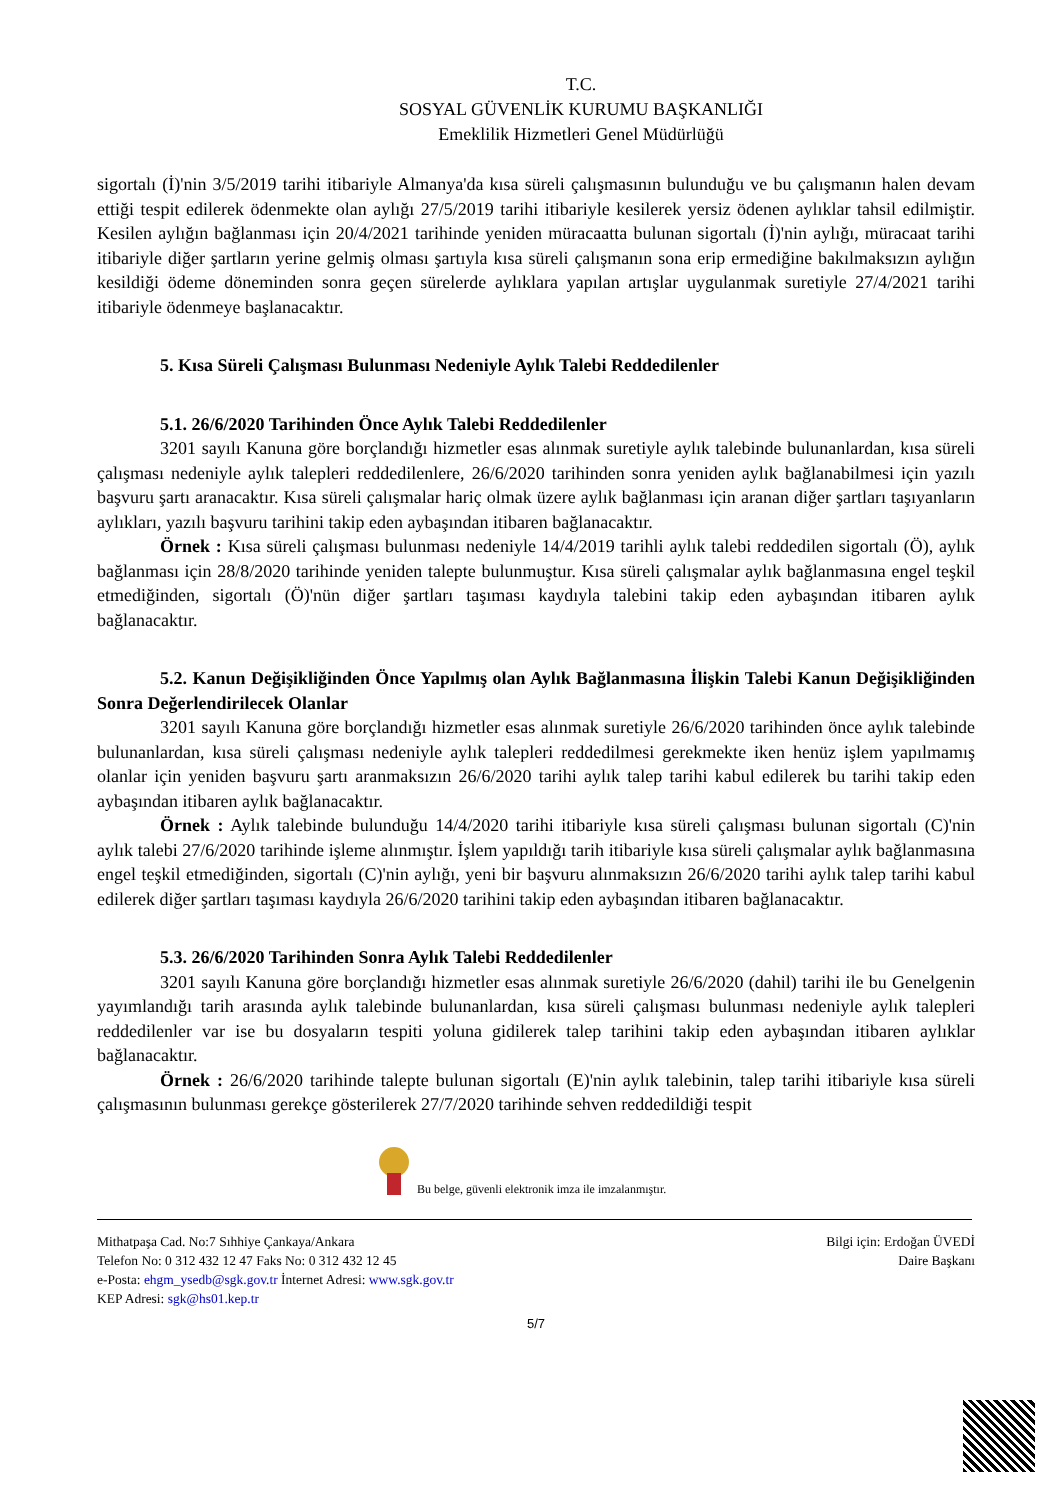T.C.
SOSYAL GÜVENLİK KURUMU BAŞKANLIĞI
Emeklilik Hizmetleri Genel Müdürlüğü
sigortalı (İ)'nin 3/5/2019 tarihi itibariyle Almanya'da kısa süreli çalışmasının bulunduğu ve bu çalışmanın halen devam ettiği tespit edilerek ödenmekte olan aylığı 27/5/2019 tarihi itibariyle kesilerek yersiz ödenen aylıklar tahsil edilmiştir. Kesilen aylığın bağlanması için 20/4/2021 tarihinde yeniden müracaatta bulunan sigortalı (İ)'nin aylığı, müracaat tarihi itibariyle diğer şartların yerine gelmiş olması şartıyla kısa süreli çalışmanın sona erip ermediğine bakılmaksızın aylığın kesildiği ödeme döneminden sonra geçen sürelerde aylıklara yapılan artışlar uygulanmak suretiyle 27/4/2021 tarihi itibariyle ödenmeye başlanacaktır.
5. Kısa Süreli Çalışması Bulunması Nedeniyle Aylık Talebi Reddedilenler
5.1. 26/6/2020 Tarihinden Önce Aylık Talebi Reddedilenler
3201 sayılı Kanuna göre borçlandığı hizmetler esas alınmak suretiyle aylık talebinde bulunanlardan, kısa süreli çalışması nedeniyle aylık talepleri reddedilenlere, 26/6/2020 tarihinden sonra yeniden aylık bağlanabilmesi için yazılı başvuru şartı aranacaktır. Kısa süreli çalışmalar hariç olmak üzere aylık bağlanması için aranan diğer şartları taşıyanların aylıkları, yazılı başvuru tarihini takip eden aybaşından itibaren bağlanacaktır.
Örnek : Kısa süreli çalışması bulunması nedeniyle 14/4/2019 tarihli aylık talebi reddedilen sigortalı (Ö), aylık bağlanması için 28/8/2020 tarihinde yeniden talepte bulunmuştur. Kısa süreli çalışmalar aylık bağlanmasına engel teşkil etmediğinden, sigortalı (Ö)'nün diğer şartları taşıması kaydıyla talebini takip eden aybaşından itibaren aylık bağlanacaktır.
5.2. Kanun Değişikliğinden Önce Yapılmış olan Aylık Bağlanmasına İlişkin Talebi Kanun Değişikliğinden Sonra Değerlendirilecek Olanlar
3201 sayılı Kanuna göre borçlandığı hizmetler esas alınmak suretiyle 26/6/2020 tarihinden önce aylık talebinde bulunanlardan, kısa süreli çalışması nedeniyle aylık talepleri reddedilmesi gerekmekte iken henüz işlem yapılmamış olanlar için yeniden başvuru şartı aranmaksızın 26/6/2020 tarihi aylık talep tarihi kabul edilerek bu tarihi takip eden aybaşından itibaren aylık bağlanacaktır.
Örnek : Aylık talebinde bulunduğu 14/4/2020 tarihi itibariyle kısa süreli çalışması bulunan sigortalı (C)'nin aylık talebi 27/6/2020 tarihinde işleme alınmıştır. İşlem yapıldığı tarih itibariyle kısa süreli çalışmalar aylık bağlanmasına engel teşkil etmediğinden, sigortalı (C)'nin aylığı, yeni bir başvuru alınmaksızın 26/6/2020 tarihi aylık talep tarihi kabul edilerek diğer şartları taşıması kaydıyla 26/6/2020 tarihini takip eden aybaşından itibaren bağlanacaktır.
5.3. 26/6/2020 Tarihinden Sonra Aylık Talebi Reddedilenler
3201 sayılı Kanuna göre borçlandığı hizmetler esas alınmak suretiyle 26/6/2020 (dahil) tarihi ile bu Genelgenin yayımlandığı tarih arasında aylık talebinde bulunanlardan, kısa süreli çalışması bulunması nedeniyle aylık talepleri reddedilenler var ise bu dosyaların tespiti yoluna gidilerek talep tarihini takip eden aybaşından itibaren aylıklar bağlanacaktır.
Örnek : 26/6/2020 tarihinde talepte bulunan sigortalı (E)'nin aylık talebinin, talep tarihi itibariyle kısa süreli çalışmasının bulunması gerekçe gösterilerek 27/7/2020 tarihinde sehven reddedildiği tespit
Bu belge, güvenli elektronik imza ile imzalanmıştır.
Mithatpaşa Cad. No:7 Sıhhiye Çankaya/Ankara
Telefon No: 0 312 432 12 47 Faks No: 0 312 432 12 45
e-Posta: ehgm_ysedb@sgk.gov.tr İnternet Adresi: www.sgk.gov.tr
KEP Adresi: sgk@hs01.kep.tr
Bilgi için: Erdoğan ÜVEDİ
Daire Başkanı
5/7